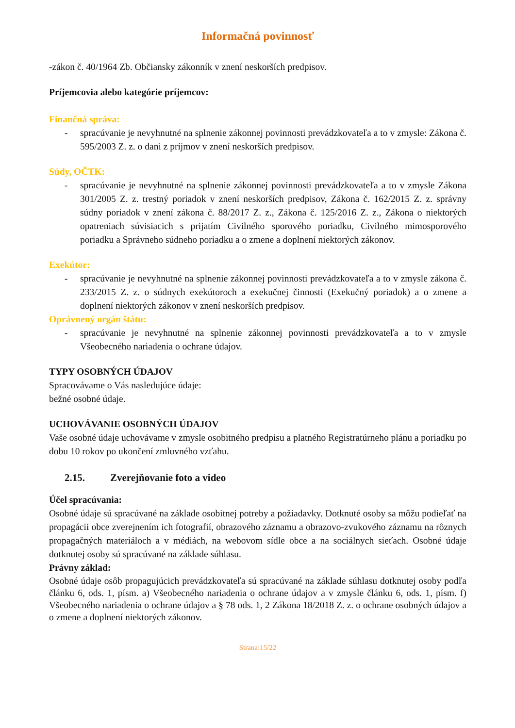Informačná povinnosť
-zákon č. 40/1964 Zb. Občiansky zákonník v znení neskorších predpisov.
Príjemcovia alebo kategórie príjemcov:
Finančná správa:
- spracúvanie je nevyhnutné na splnenie zákonnej povinnosti prevádzkovateľa a to v zmysle: Zákona č. 595/2003 Z. z. o dani z príjmov v znení neskorších predpisov.
Súdy, OČTK:
- spracúvanie je nevyhnutné na splnenie zákonnej povinnosti prevádzkovateľa a to v zmysle Zákona 301/2005 Z. z. trestný poriadok v znení neskorších predpisov, Zákona č. 162/2015 Z. z. správny súdny poriadok v znení zákona č. 88/2017 Z. z., Zákona č. 125/2016 Z. z., Zákona o niektorých opatreniach súvisiacich s prijatím Civilného sporového poriadku, Civilného mimosporového poriadku a Správneho súdneho poriadku a o zmene a doplnení niektorých zákonov.
Exekútor:
- spracúvanie je nevyhnutné na splnenie zákonnej povinnosti prevádzkovateľa a to v zmysle zákona č. 233/2015 Z. z. o súdnych exekútoroch a exekučnej činnosti (Exekučný poriadok) a o zmene a doplnení niektorých zákonov v znení neskorších predpisov.
Oprávnený orgán štátu:
- spracúvanie je nevyhnutné na splnenie zákonnej povinnosti prevádzkovateľa a to v zmysle Všeobecného nariadenia o ochrane údajov.
TYPY OSOBNÝCH ÚDAJOV
Spracovávame o Vás nasledujúce údaje:
bežné osobné údaje.
UCHOVÁVANIE OSOBNÝCH ÚDAJOV
Vaše osobné údaje uchovávame v zmysle osobitného predpisu a platného Registratúrneho plánu a poriadku po dobu 10 rokov po ukončení zmluvného vzťahu.
2.15. Zverejňovanie foto a video
Účel spracúvania:
Osobné údaje sú spracúvané na základe osobitnej potreby a požiadavky. Dotknuté osoby sa môžu podieľať na propagácii obce zverejnením ich fotografií, obrazového záznamu a obrazovo-zvukového záznamu na rôznych propagačných materiáloch a v médiách, na webovom sídle obce a na sociálnych sieťach. Osobné údaje dotknutej osoby sú spracúvané na základe súhlasu.
Právny základ:
Osobné údaje osôb propagujúcich prevádzkovateľa sú spracúvané na základe súhlasu dotknutej osoby podľa článku 6, ods. 1, písm. a) Všeobecného nariadenia o ochrane údajov a v zmysle článku 6, ods. 1, písm. f) Všeobecného nariadenia o ochrane údajov a § 78 ods. 1, 2 Zákona 18/2018 Z. z. o ochrane osobných údajov a o zmene a doplnení niektorých zákonov.
Strana:15/22